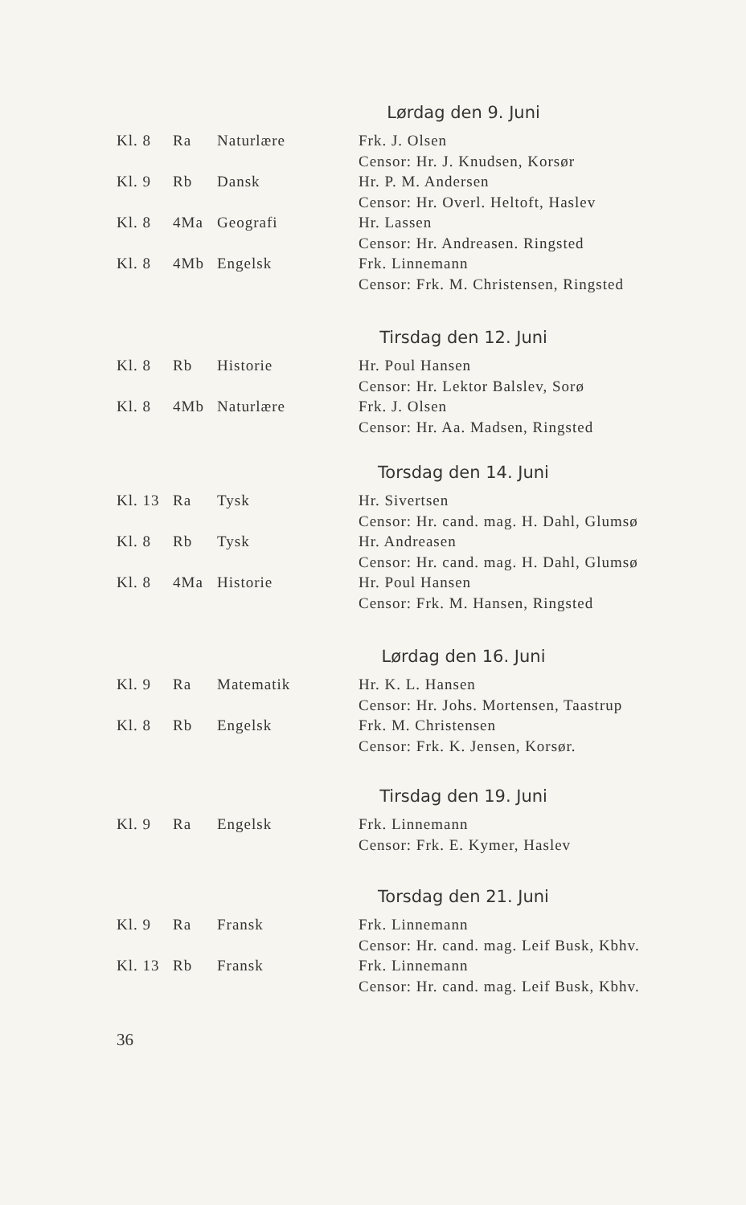Lørdag den 9. Juni
| Kl. 8 | Ra | Naturlære | Frk. J. Olsen |
| | | | Censor: Hr. J. Knudsen, Korsør |
| Kl. 9 | Rb | Dansk | Hr. P. M. Andersen |
| | | | Censor: Hr. Overl. Heltoft, Haslev |
| Kl. 8 | 4Ma | Geografi | Hr. Lassen |
| | | | Censor: Hr. Andreasen. Ringsted |
| Kl. 8 | 4Mb | Engelsk | Frk. Linnemann |
| | | | Censor: Frk. M. Christensen, Ringsted |
Tirsdag den 12. Juni
| Kl. 8 | Rb | Historie | Hr. Poul Hansen |
| | | | Censor: Hr. Lektor Balslev, Sorø |
| Kl. 8 | 4Mb | Naturlære | Frk. J. Olsen |
| | | | Censor: Hr. Aa. Madsen, Ringsted |
Torsdag den 14. Juni
| Kl. 13 | Ra | Tysk | Hr. Sivertsen |
| | | | Censor: Hr. cand. mag. H. Dahl, Glumsø |
| Kl. 8 | Rb | Tysk | Hr. Andreasen |
| | | | Censor: Hr. cand. mag. H. Dahl, Glumsø |
| Kl. 8 | 4Ma | Historie | Hr. Poul Hansen |
| | | | Censor: Frk. M. Hansen, Ringsted |
Lørdag den 16. Juni
| Kl. 9 | Ra | Matematik | Hr. K. L. Hansen |
| | | | Censor: Hr. Johs. Mortensen, Taastrup |
| Kl. 8 | Rb | Engelsk | Frk. M. Christensen |
| | | | Censor: Frk. K. Jensen, Korsør. |
Tirsdag den 19. Juni
| Kl. 9 | Ra | Engelsk | Frk. Linnemann |
| | | | Censor: Frk. E. Kymer, Haslev |
Torsdag den 21. Juni
| Kl. 9 | Ra | Fransk | Frk. Linnemann |
| | | | Censor: Hr. cand. mag. Leif Busk, Kbhv. |
| Kl. 13 | Rb | Fransk | Frk. Linnemann |
| | | | Censor: Hr. cand. mag. Leif Busk, Kbhv. |
36